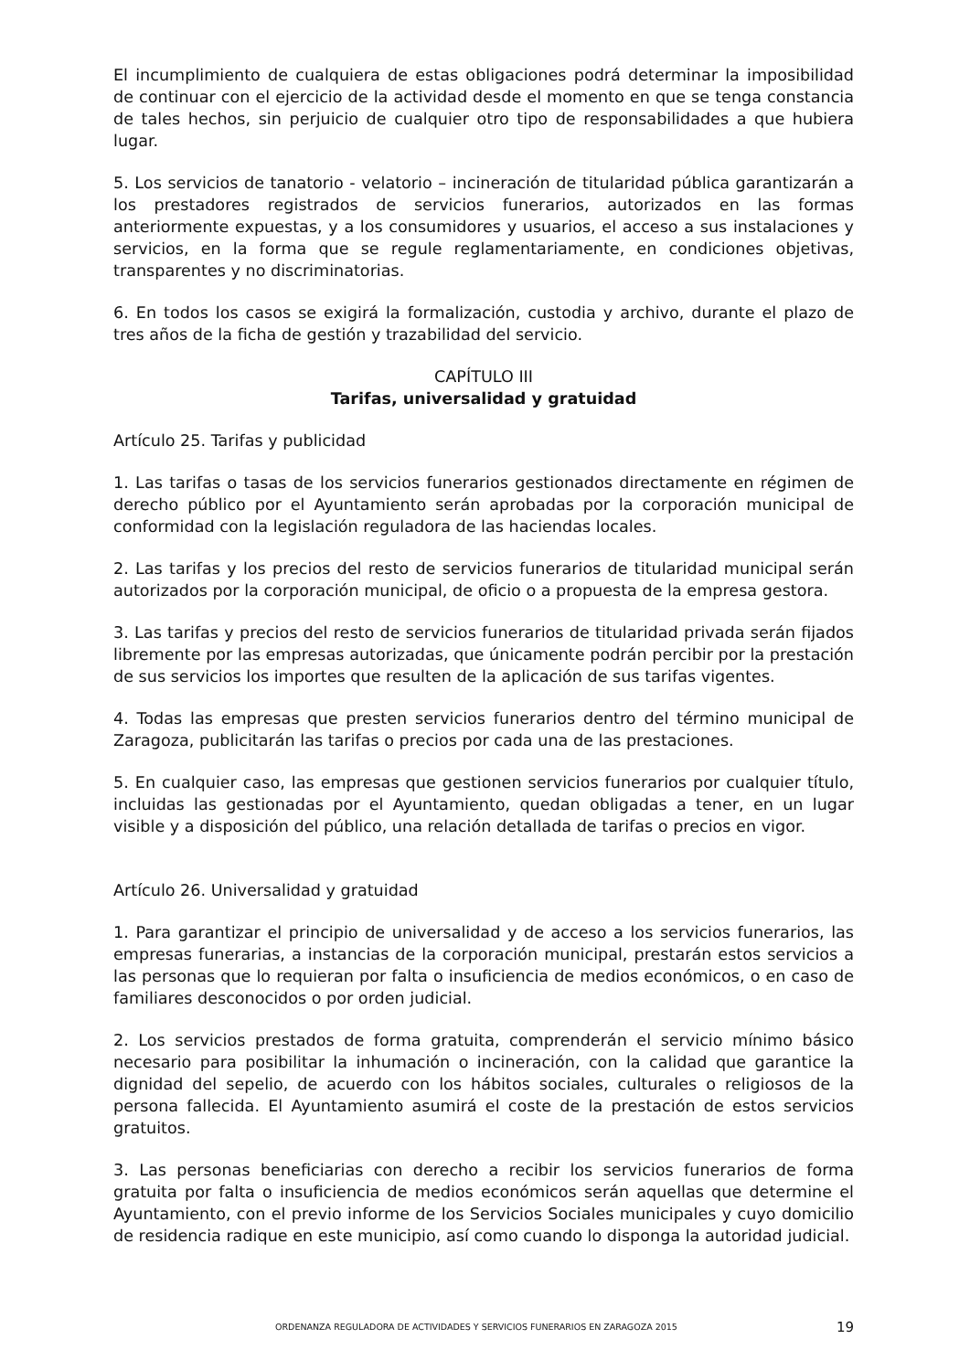El incumplimiento de cualquiera de estas obligaciones podrá determinar la imposibilidad de continuar con el ejercicio de la actividad desde el momento en que se tenga constancia de tales hechos, sin perjuicio de cualquier otro tipo de responsabilidades a que hubiera lugar.
5. Los servicios de tanatorio - velatorio – incineración de titularidad pública garantizarán a los prestadores registrados de servicios funerarios, autorizados en las formas anteriormente expuestas, y a los consumidores y usuarios, el acceso a sus instalaciones y servicios, en la forma que se regule reglamentariamente, en condiciones objetivas, transparentes y no discriminatorias.
6. En todos los casos se exigirá la formalización, custodia y archivo, durante el plazo de tres años de la ficha de gestión y trazabilidad del servicio.
CAPÍTULO III
Tarifas, universalidad y gratuidad
Artículo 25. Tarifas y publicidad
1. Las tarifas o tasas de los servicios funerarios gestionados directamente en régimen de derecho público por el Ayuntamiento serán aprobadas por la corporación municipal de conformidad con la legislación reguladora de las haciendas locales.
2. Las tarifas y los precios del resto de servicios funerarios de titularidad municipal serán autorizados por la corporación municipal, de oficio o a propuesta de la empresa gestora.
3. Las tarifas y precios del resto de servicios funerarios de titularidad privada serán fijados libremente por las empresas autorizadas, que únicamente podrán percibir por la prestación de sus servicios los importes que resulten de la aplicación de sus tarifas vigentes.
4. Todas las empresas que presten servicios funerarios dentro del término municipal de Zaragoza, publicitarán las tarifas o precios por cada una de las prestaciones.
5. En cualquier caso, las empresas que gestionen servicios funerarios por cualquier título, incluidas las gestionadas por el Ayuntamiento, quedan obligadas a tener, en un lugar visible y a disposición del público, una relación detallada de tarifas o precios en vigor.
Artículo 26. Universalidad y gratuidad
1. Para garantizar el principio de universalidad y de acceso a los servicios funerarios, las empresas funerarias, a instancias de la corporación municipal, prestarán estos servicios a las personas que lo requieran por falta o insuficiencia de medios económicos, o en caso de familiares desconocidos o por orden judicial.
2. Los servicios prestados de forma gratuita, comprenderán el servicio mínimo básico necesario para posibilitar la inhumación o incineración, con la calidad que garantice la dignidad del sepelio, de acuerdo con los hábitos sociales, culturales o religiosos de la persona fallecida. El Ayuntamiento asumirá el coste de la prestación de estos servicios gratuitos.
3. Las personas beneficiarias con derecho a recibir los servicios funerarios de forma gratuita por falta o insuficiencia de medios económicos serán aquellas que determine el Ayuntamiento, con el previo informe de los Servicios Sociales municipales y cuyo domicilio de residencia radique en este municipio, así como cuando lo disponga la autoridad judicial.
ORDENANZA REGULADORA DE ACTIVIDADES Y SERVICIOS FUNERARIOS EN ZARAGOZA 2015 19